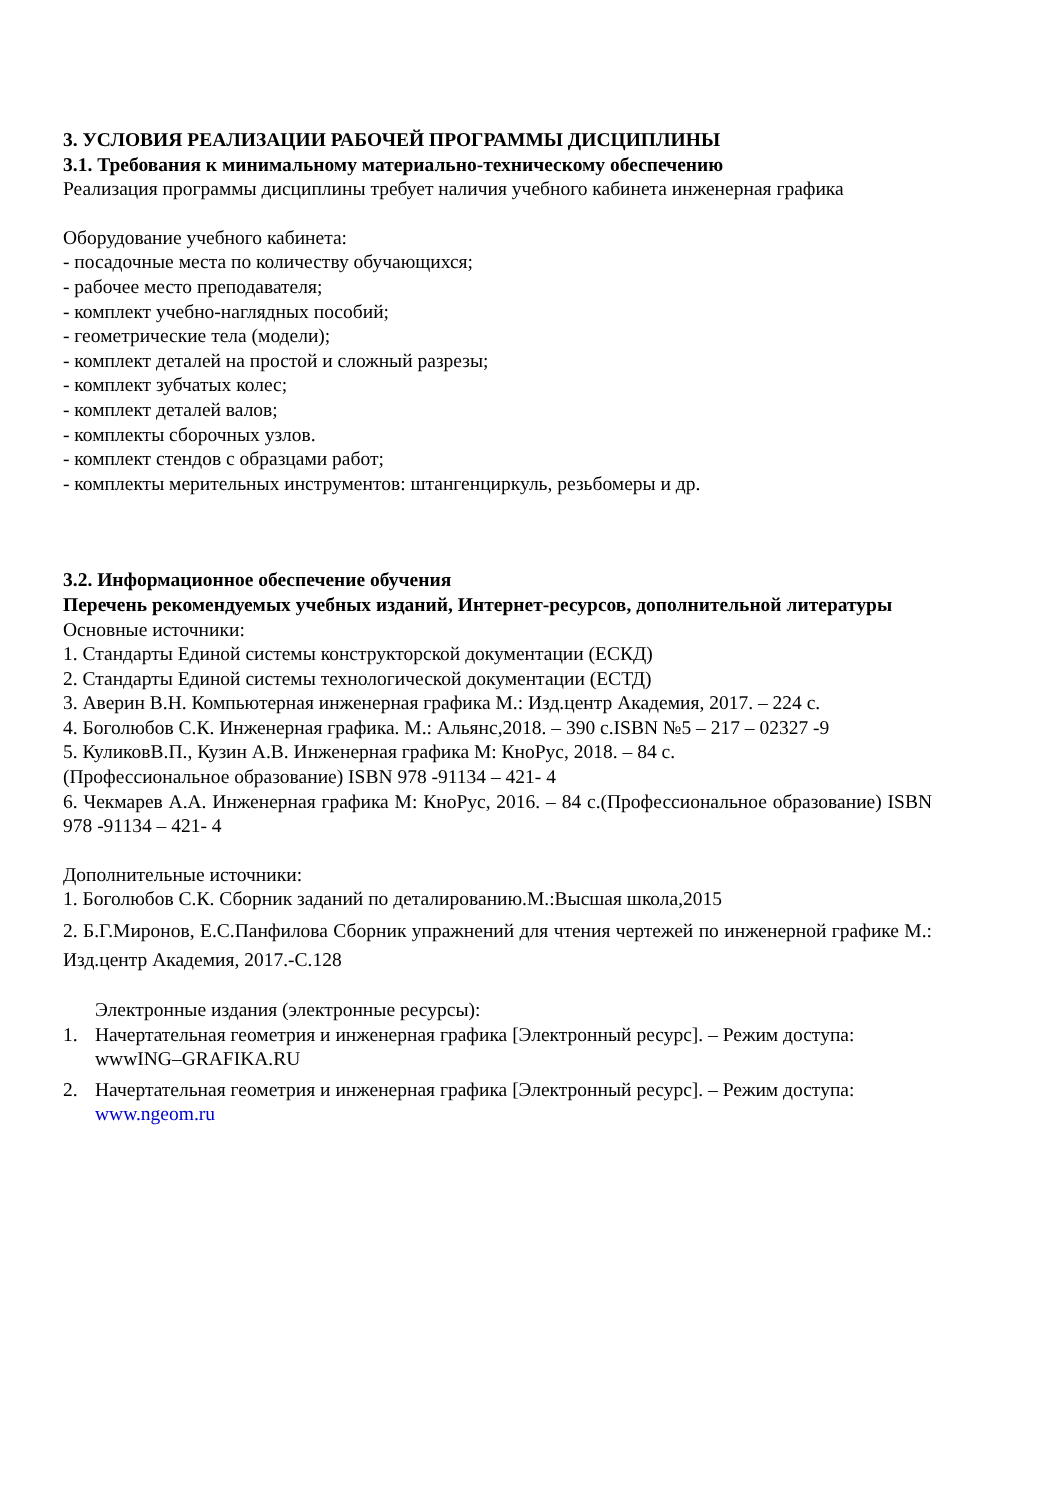3. УСЛОВИЯ РЕАЛИЗАЦИИ РАБОЧЕЙ ПРОГРАММЫ ДИСЦИПЛИНЫ
3.1. Требования к минимальному материально-техническому обеспечению
Реализация программы дисциплины требует наличия учебного кабинета инженерная графика
Оборудование учебного кабинета:
- посадочные места по количеству обучающихся;
- рабочее место преподавателя;
- комплект учебно-наглядных пособий;
- геометрические тела (модели);
- комплект деталей на простой и сложный разрезы;
- комплект зубчатых колес;
- комплект деталей валов;
- комплекты сборочных узлов.
- комплект стендов с образцами работ;
- комплекты мерительных инструментов: штангенциркуль, резьбомеры и др.
3.2. Информационное обеспечение обучения
Перечень рекомендуемых учебных изданий, Интернет-ресурсов, дополнительной литературы
Основные источники:
1. Стандарты Единой системы конструкторской документации (ЕСКД)
2. Стандарты Единой системы технологической документации (ЕСТД)
3. Аверин В.Н. Компьютерная инженерная графика М.: Изд.центр Академия, 2017. – 224 с.
4. Боголюбов С.К. Инженерная графика. М.: Альянс,2018. – 390 с.ISBN №5 – 217 – 02327 -9
5. КуликовВ.П., Кузин А.В. Инженерная графика М: КноРус, 2018. – 84 с.
(Профессиональное образование) ISBN 978 -91134 – 421- 4
6. Чекмарев А.А. Инженерная графика М: КноРус, 2016. – 84 с.(Профессиональное образование) ISBN 978 -91134 – 421- 4
Дополнительные источники:
1. Боголюбов С.К. Сборник заданий по деталированию.М.:Высшая школа,2015
2. Б.Г.Миронов, Е.С.Панфилова Сборник упражнений для чтения чертежей по инженерной графике М.: Изд.центр Академия, 2017.-С.128
Электронные издания (электронные ресурсы):
1. Начертательная геометрия и инженерная графика [Электронный ресурс]. – Режим доступа: wwwING–GRAFIKA.RU
2. Начертательная геометрия и инженерная графика [Электронный ресурс]. – Режим доступа: www.ngeom.ru